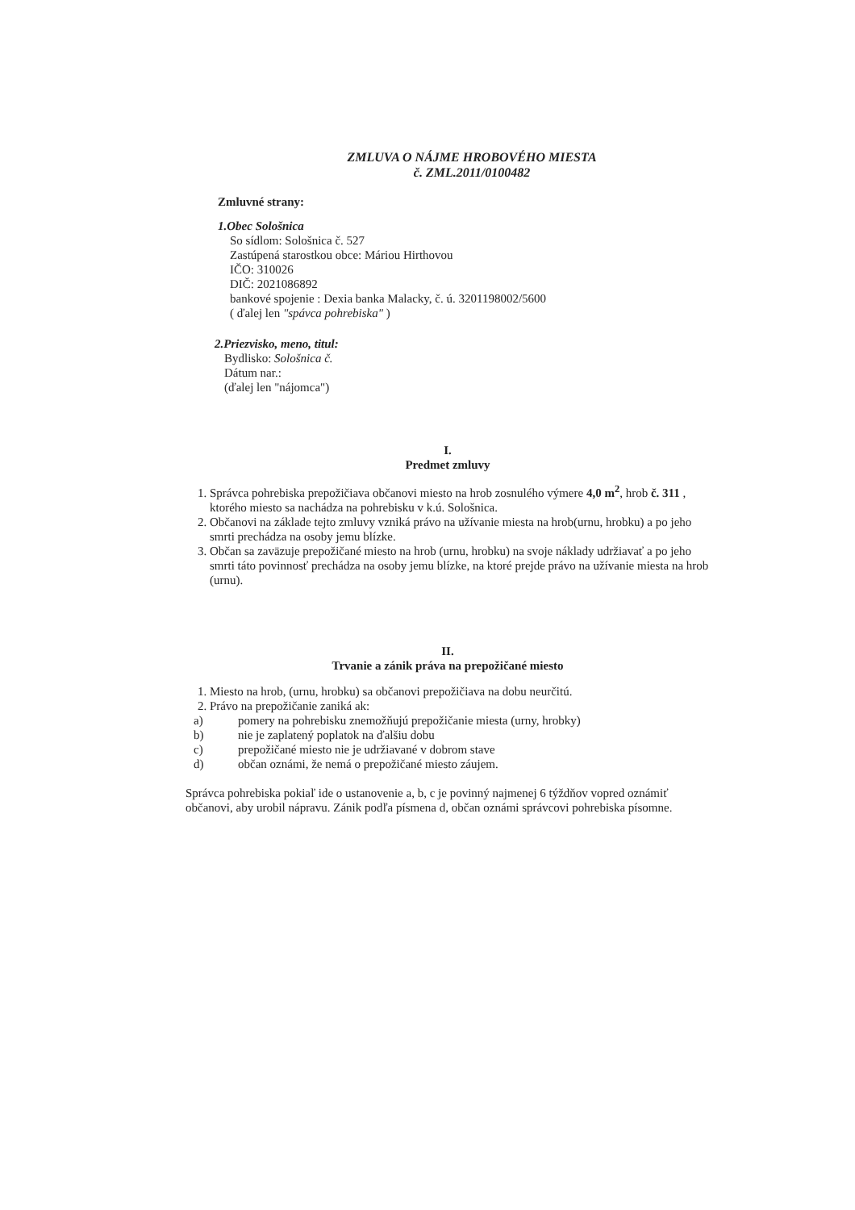ZMLUVA O NÁJME HROBOVÉHO MIESTA
č. ZML.2011/0100482
Zmluvné strany:
1.Obec Sološnica
So sídlom: Sološnica č. 527
Zastúpená starostkou obce: Máriou Hirthovou
IČO: 310026
DIČ: 2021086892
bankové spojenie : Dexia banka Malacky, č. ú. 3201198002/5600
( ďalej len "spávca pohrebiska" )
2.Priezvisko, meno, titul:
Bydlisko: Sološnica č.
Dátum nar.:
(ďalej len "nájomca")
I.
Predmet zmluvy
1. Správca pohrebiska prepožičiava občanovi miesto na hrob zosnulého výmere 4,0 m<sup>2</sup>, hrob č. 311 , ktorého miesto sa nachádza na pohrebisku v k.ú. Sološnica.
2. Občanovi na základe tejto zmluvy vzniká právo na užívanie miesta na hrob(urnu, hrobku) a po jeho smrti prechádza na osoby jemu blízke.
3. Občan sa zaväzuje prepožičané miesto na hrob (urnu, hrobku) na svoje náklady udržiavať a po jeho smrti táto povinnosť prechádza na osoby jemu blízke, na ktoré prejde právo na užívanie miesta na hrob (urnu).
II.
Trvanie a zánik práva na prepožičané miesto
1. Miesto na hrob, (urnu, hrobku) sa občanovi prepožičiava na dobu neurčitú.
2. Právo na prepožičanie zaniká ak:
a) pomery na pohrebisku znemožňujú prepožičanie miesta (urny, hrobky)
b) nie je zaplatený poplatok na ďalšiu dobu
c) prepožičané miesto nie je udržiavané v dobrom stave
d) občan oznámi, že nemá o prepožičané miesto záujem.
Správca pohrebiska pokiaľ ide o ustanovenie a, b, c je povinný najmenej 6 týždňov vopred oznámiť občanovi, aby urobil nápravu. Zánik podľa písmena d, občan oznámi správcovi pohrebiska písomne.